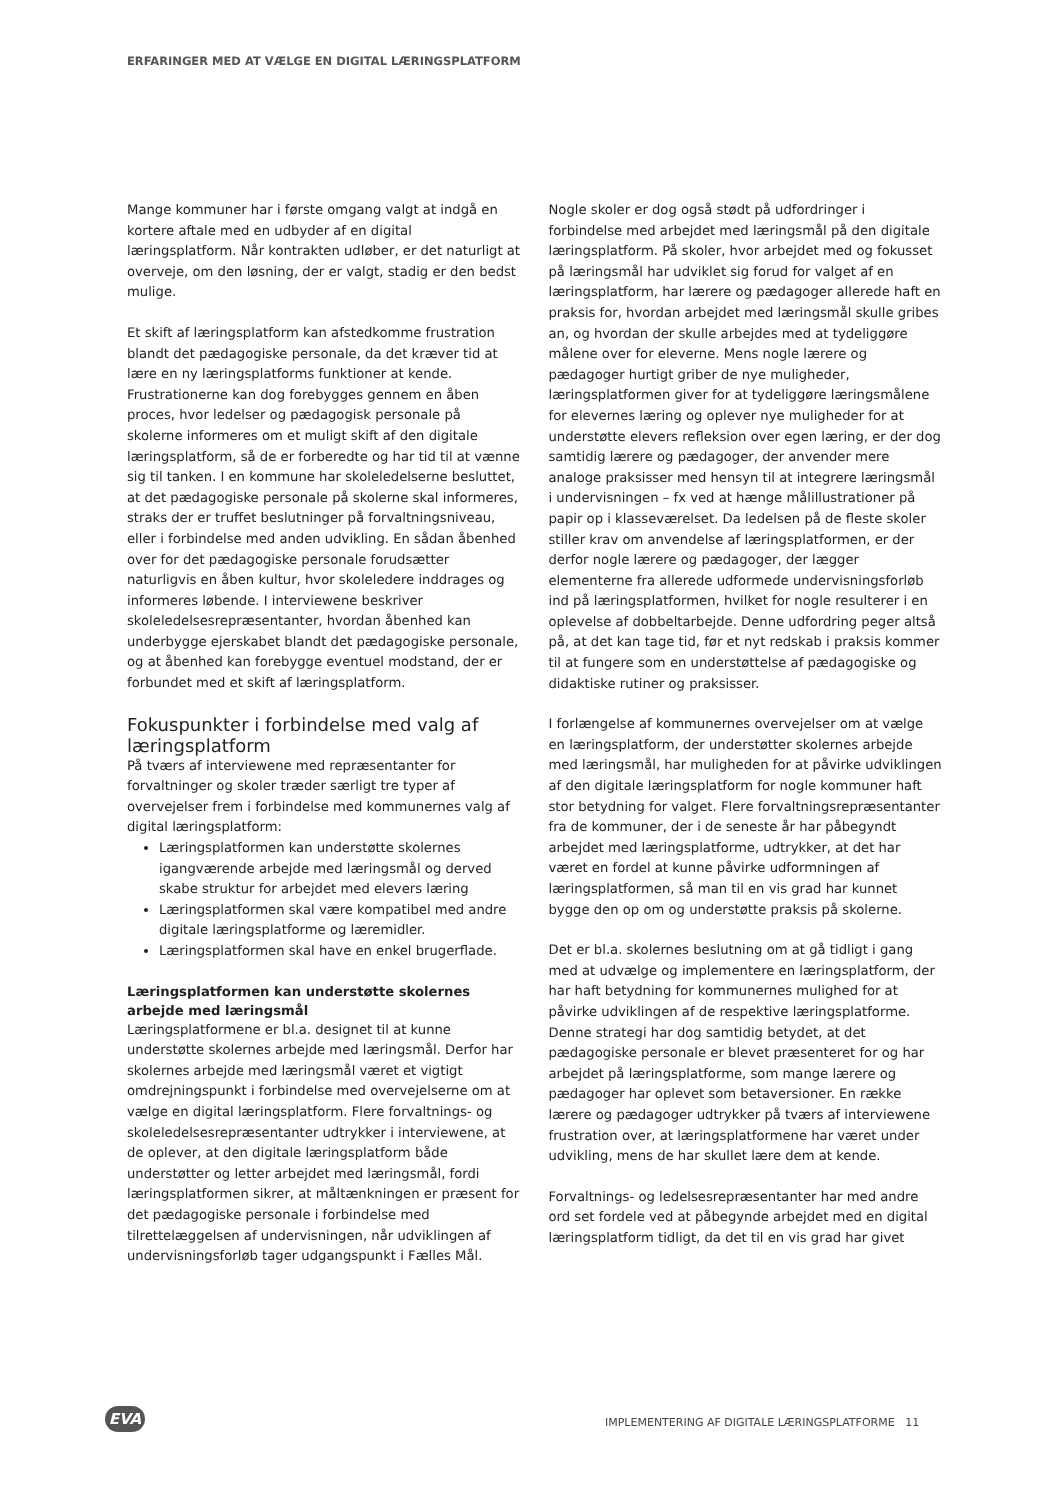ERFARINGER MED AT VÆLGE EN DIGITAL LÆRINGSPLATFORM
Mange kommuner har i første omgang valgt at indgå en kortere aftale med en udbyder af en digital læringsplatform. Når kontrakten udløber, er det naturligt at overveje, om den løsning, der er valgt, stadig er den bedst mulige.
Et skift af læringsplatform kan afstedkomme frustration blandt det pædagogiske personale, da det kræver tid at lære en ny læringsplatforms funktioner at kende. Frustrationerne kan dog forebygges gennem en åben proces, hvor ledelser og pædagogisk personale på skolerne informeres om et muligt skift af den digitale læringsplatform, så de er forberedte og har tid til at vænne sig til tanken. I en kommune har skoleledelserne besluttet, at det pædagogiske personale på skolerne skal informeres, straks der er truffet beslutninger på forvaltningsniveau, eller i forbindelse med anden udvikling. En sådan åbenhed over for det pædagogiske personale forudsætter naturligvis en åben kultur, hvor skoleledere inddrages og informeres løbende. I interviewene beskriver skoleledelsesrepræsentanter, hvordan åbenhed kan underbygge ejerskabet blandt det pædagogiske personale, og at åbenhed kan forebygge eventuel modstand, der er forbundet med et skift af læringsplatform.
Fokuspunkter i forbindelse med valg af læringsplatform
På tværs af interviewene med repræsentanter for forvaltninger og skoler træder særligt tre typer af overvejelser frem i forbindelse med kommunernes valg af digital læringsplatform:
Læringsplatformen kan understøtte skolernes igangværende arbejde med læringsmål og derved skabe struktur for arbejdet med elevers læring
Læringsplatformen skal være kompatibel med andre digitale læringsplatforme og læremidler.
Læringsplatformen skal have en enkel brugerflade.
Læringsplatformen kan understøtte skolernes arbejde med læringsmål
Læringsplatformene er bl.a. designet til at kunne understøtte skolernes arbejde med læringsmål. Derfor har skolernes arbejde med læringsmål været et vigtigt omdrejningspunkt i forbindelse med overvejelserne om at vælge en digital læringsplatform. Flere forvaltnings- og skoleledelsesrepræsentanter udtrykker i interviewene, at de oplever, at den digitale læringsplatform både understøtter og letter arbejdet med læringsmål, fordi læringsplatformen sikrer, at måltænkningen er præsent for det pædagogiske personale i forbindelse med tilrettelæggelsen af undervisningen, når udviklingen af undervisningsforløb tager udgangspunkt i Fælles Mål.
Nogle skoler er dog også stødt på udfordringer i forbindelse med arbejdet med læringsmål på den digitale læringsplatform. På skoler, hvor arbejdet med og fokusset på læringsmål har udviklet sig forud for valget af en læringsplatform, har lærere og pædagoger allerede haft en praksis for, hvordan arbejdet med læringsmål skulle gribes an, og hvordan der skulle arbejdes med at tydeliggøre målene over for eleverne. Mens nogle lærere og pædagoger hurtigt griber de nye muligheder, læringsplatformen giver for at tydeliggøre læringsmålene for elevernes læring og oplever nye muligheder for at understøtte elevers refleksion over egen læring, er der dog samtidig lærere og pædagoger, der anvender mere analoge praksisser med hensyn til at integrere læringsmål i undervisningen – fx ved at hænge målillustrationer på papir op i klasseværelset. Da ledelsen på de fleste skoler stiller krav om anvendelse af læringsplatformen, er der derfor nogle lærere og pædagoger, der lægger elementerne fra allerede udformede undervisningsforløb ind på læringsplatformen, hvilket for nogle resulterer i en oplevelse af dobbeltarbejde. Denne udfordring peger altså på, at det kan tage tid, før et nyt redskab i praksis kommer til at fungere som en understøttelse af pædagogiske og didaktiske rutiner og praksisser.
I forlængelse af kommunernes overvejelser om at vælge en læringsplatform, der understøtter skolernes arbejde med læringsmål, har muligheden for at påvirke udviklingen af den digitale læringsplatform for nogle kommuner haft stor betydning for valget. Flere forvaltningsrepræsentanter fra de kommuner, der i de seneste år har påbegyndt arbejdet med læringsplatforme, udtrykker, at det har været en fordel at kunne påvirke udformningen af læringsplatformen, så man til en vis grad har kunnet bygge den op om og understøtte praksis på skolerne.
Det er bl.a. skolernes beslutning om at gå tidligt i gang med at udvælge og implementere en læringsplatform, der har haft betydning for kommunernes mulighed for at påvirke udviklingen af de respektive læringsplatforme. Denne strategi har dog samtidig betydet, at det pædagogiske personale er blevet præsenteret for og har arbejdet på læringsplatforme, som mange lærere og pædagoger har oplevet som betaversioner. En række lærere og pædagoger udtrykker på tværs af interviewene frustration over, at læringsplatformene har været under udvikling, mens de har skullet lære dem at kende.
Forvaltnings- og ledelsesrepræsentanter har med andre ord set fordele ved at påbegynde arbejdet med en digital læringsplatform tidligt, da det til en vis grad har givet
EVA
IMPLEMENTERING AF DIGITALE LÆRINGSPLATFORME 11